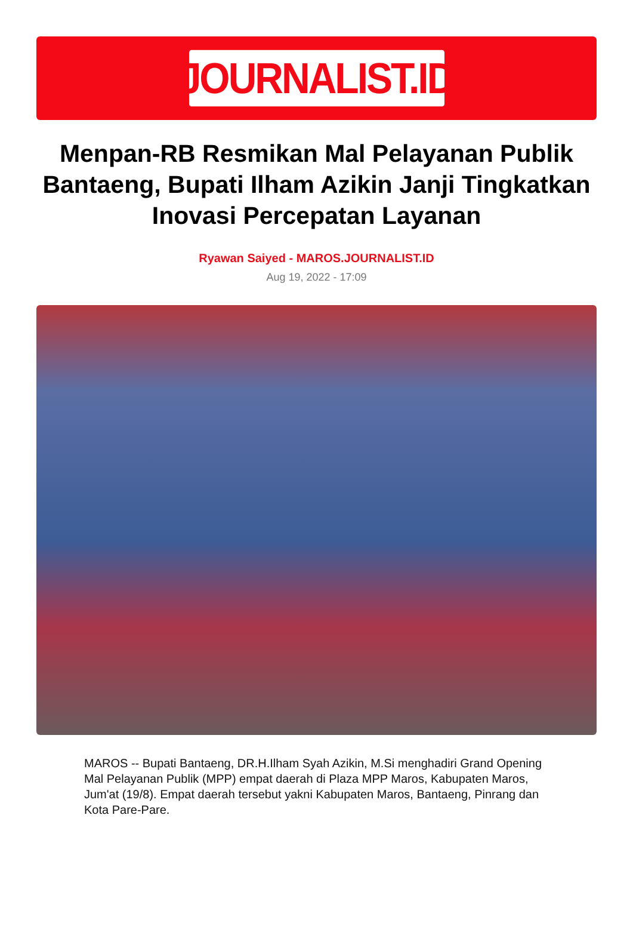JOURNALIST.ID
Menpan-RB Resmikan Mal Pelayanan Publik Bantaeng, Bupati Ilham Azikin Janji Tingkatkan Inovasi Percepatan Layanan
Ryawan Saiyed - MAROS.JOURNALIST.ID
Aug 19, 2022 - 17:09
MAROS -- Bupati Bantaeng, DR.H.Ilham Syah Azikin, M.Si menghadiri Grand Opening Mal Pelayanan Publik (MPP) empat daerah di Plaza MPP Maros, Kabupaten Maros, Jum'at (19/8). Empat daerah tersebut yakni Kabupaten Maros, Bantaeng, Pinrang dan Kota Pare-Pare.